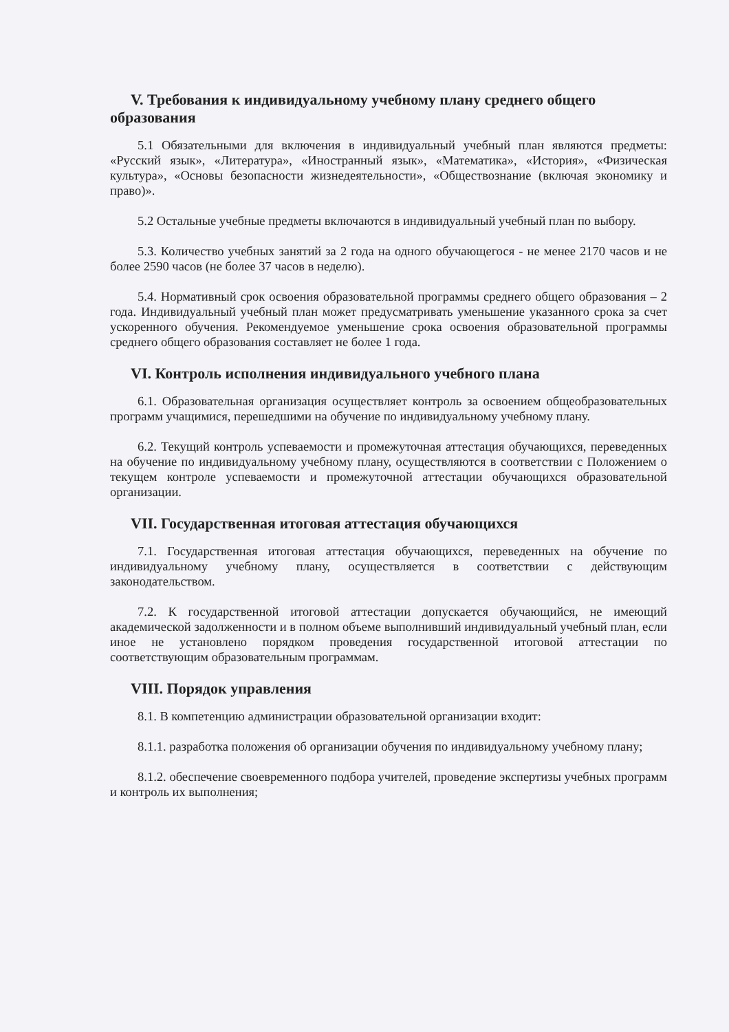V. Требования к индивидуальному учебному плану среднего общего образования
5.1 Обязательными для включения в индивидуальный учебный план являются предметы: «Русский язык», «Литература», «Иностранный язык», «Математика», «История», «Физическая культура», «Основы безопасности жизнедеятельности», «Обществознание (включая экономику и право)».
5.2 Остальные учебные предметы включаются в индивидуальный учебный план по выбору.
5.3. Количество учебных занятий за 2 года на одного обучающегося - не менее 2170 часов и не более 2590 часов (не более 37 часов в неделю).
5.4. Нормативный срок освоения образовательной программы среднего общего образования – 2 года. Индивидуальный учебный план может предусматривать уменьшение указанного срока за счет ускоренного обучения. Рекомендуемое уменьшение срока освоения образовательной программы среднего общего образования составляет не более 1 года.
VI. Контроль исполнения индивидуального учебного плана
6.1. Образовательная организация осуществляет контроль за освоением общеобразовательных программ учащимися, перешедшими на обучение по индивидуальному учебному плану.
6.2. Текущий контроль успеваемости и промежуточная аттестация обучающихся, переведенных на обучение по индивидуальному учебному плану, осуществляются в соответствии с Положением о текущем контроле успеваемости и промежуточной аттестации обучающихся образовательной организации.
VII. Государственная итоговая аттестация обучающихся
7.1. Государственная итоговая аттестация обучающихся, переведенных на обучение по индивидуальному учебному плану, осуществляется в соответствии с действующим законодательством.
7.2. К государственной итоговой аттестации допускается обучающийся, не имеющий академической задолженности и в полном объеме выполнивший индивидуальный учебный план, если иное не установлено порядком проведения государственной итоговой аттестации по соответствующим образовательным программам.
VIII. Порядок управления
8.1. В компетенцию администрации образовательной организации входит:
8.1.1. разработка положения об организации обучения по индивидуальному учебному плану;
8.1.2. обеспечение своевременного подбора учителей, проведение экспертизы учебных программ и контроль их выполнения;